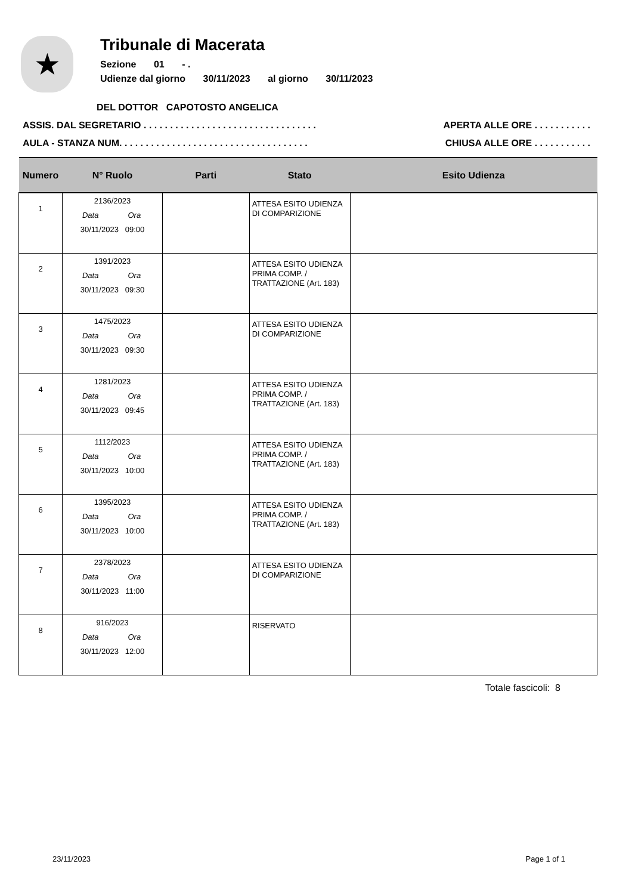★
Tribunale di Macerata
Sezione 01 - .
Udienze dal giorno 30/11/2023 al giorno 30/11/2023
DEL DOTTOR CAPOTOSTO ANGELICA
ASSIS. DAL SEGRETARIO . . . . . . . . . . . . . . . . . . . . . . . . . . . . . . . . .
APERTA ALLE ORE . . . . . . . . . . .
AULA - STANZA NUM. . . . . . . . . . . . . . . . . . . . . . . . . . . . . . . . . . . .
CHIUSA ALLE ORE . . . . . . . . . . .
| Numero | N° Ruolo | Parti | Stato | Esito Udienza |
| --- | --- | --- | --- | --- |
| 1 | 2136/2023 Data Ora 30/11/2023 09:00 | | ATTESA ESITO UDIENZA DI COMPARIZIONE | |
| 2 | 1391/2023 Data Ora 30/11/2023 09:30 | | ATTESA ESITO UDIENZA PRIMA COMP. / TRATTAZIONE (Art. 183) | |
| 3 | 1475/2023 Data Ora 30/11/2023 09:30 | | ATTESA ESITO UDIENZA DI COMPARIZIONE | |
| 4 | 1281/2023 Data Ora 30/11/2023 09:45 | | ATTESA ESITO UDIENZA PRIMA COMP. / TRATTAZIONE (Art. 183) | |
| 5 | 1112/2023 Data Ora 30/11/2023 10:00 | | ATTESA ESITO UDIENZA PRIMA COMP. / TRATTAZIONE (Art. 183) | |
| 6 | 1395/2023 Data Ora 30/11/2023 10:00 | | ATTESA ESITO UDIENZA PRIMA COMP. / TRATTAZIONE (Art. 183) | |
| 7 | 2378/2023 Data Ora 30/11/2023 11:00 | | ATTESA ESITO UDIENZA DI COMPARIZIONE | |
| 8 | 916/2023 Data Ora 30/11/2023 12:00 | | RISERVATO | |
Totale fascicoli: 8
23/11/2023 Page 1 of 1